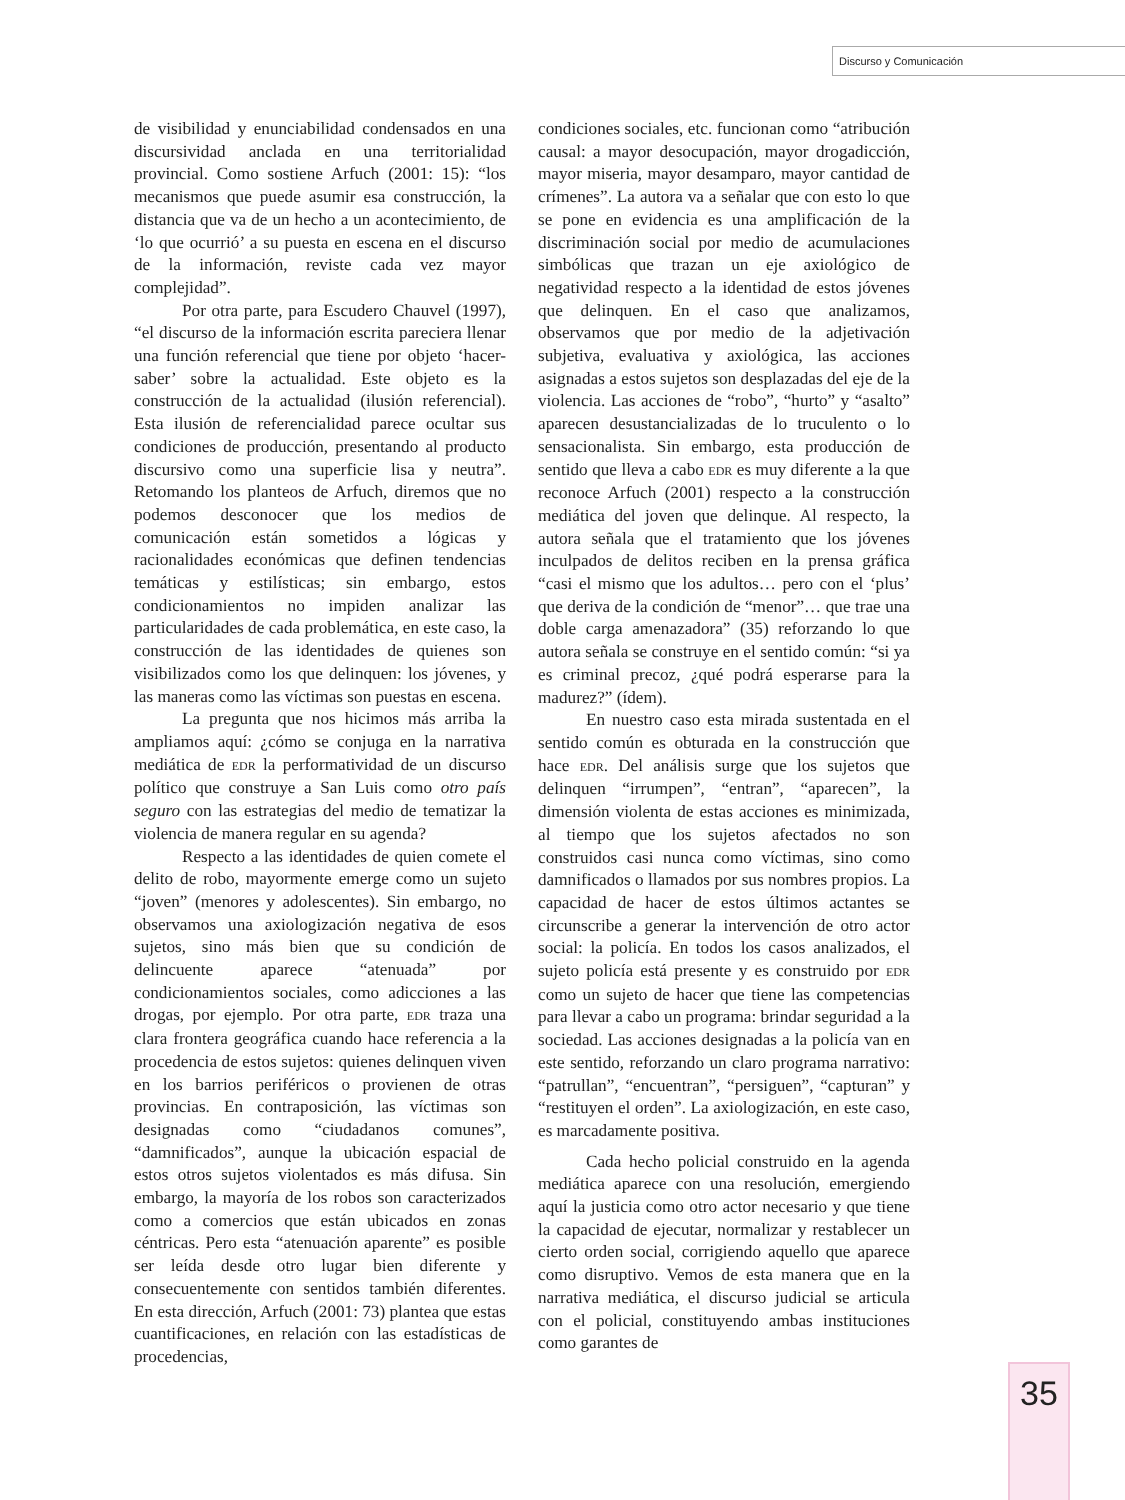Discurso y Comunicación
de visibilidad y enunciabilidad condensados en una discursividad anclada en una territorialidad provincial. Como sostiene Arfuch (2001: 15): “los mecanismos que puede asumir esa construcción, la distancia que va de un hecho a un acontecimiento, de ‘lo que ocurrió’ a su puesta en escena en el discurso de la información, reviste cada vez mayor complejidad”.
Por otra parte, para Escudero Chauvel (1997), “el discurso de la información escrita pareciera llenar una función referencial que tiene por objeto ‘hacer-saber’ sobre la actualidad. Este objeto es la construcción de la actualidad (ilusión referencial). Esta ilusión de referencialidad parece ocultar sus condiciones de producción, presentando al producto discursivo como una superficie lisa y neutra”. Retomando los planteos de Arfuch, diremos que no podemos desconocer que los medios de comunicación están sometidos a lógicas y racionalidades económicas que definen tendencias temáticas y estilísticas; sin embargo, estos condicionamientos no impiden analizar las particularidades de cada problemática, en este caso, la construcción de las identidades de quienes son visibilizados como los que delinquen: los jóvenes, y las maneras como las víctimas son puestas en escena.
La pregunta que nos hicimos más arriba la ampliamos aquí: ¿cómo se conjuga en la narrativa mediática de EDR la performatividad de un discurso político que construye a San Luis como otro país seguro con las estrategias del medio de tematizar la violencia de manera regular en su agenda?
Respecto a las identidades de quien comete el delito de robo, mayormente emerge como un sujeto “joven” (menores y adolescentes). Sin embargo, no observamos una axiologización negativa de esos sujetos, sino más bien que su condición de delincuente aparece “atenuada” por condicionamientos sociales, como adicciones a las drogas, por ejemplo. Por otra parte, EDR traza una clara frontera geográfica cuando hace referencia a la procedencia de estos sujetos: quienes delinquen viven en los barrios periféricos o provienen de otras provincias. En contraposición, las víctimas son designadas como “ciudadanos comunes”, “damnificados”, aunque la ubicación espacial de estos otros sujetos violentados es más difusa. Sin embargo, la mayoría de los robos son caracterizados como a comercios que están ubicados en zonas céntricas. Pero esta “atenuación aparente” es posible ser leída desde otro lugar bien diferente y consecuentemente con sentidos también diferentes. En esta dirección, Arfuch (2001: 73) plantea que estas cuantificaciones, en relación con las estadísticas de procedencias,
condiciones sociales, etc. funcionan como “atribución causal: a mayor desocupación, mayor drogadicción, mayor miseria, mayor desamparo, mayor cantidad de crímenes”. La autora va a señalar que con esto lo que se pone en evidencia es una amplificación de la discriminación social por medio de acumulaciones simbólicas que trazan un eje axiológico de negatividad respecto a la identidad de estos jóvenes que delinquen. En el caso que analizamos, observamos que por medio de la adjetivación subjetiva, evaluativa y axiológica, las acciones asignadas a estos sujetos son desplazadas del eje de la violencia. Las acciones de “robo”, “hurto” y “asalto” aparecen desustancializadas de lo truculento o lo sensacionalista. Sin embargo, esta producción de sentido que lleva a cabo EDR es muy diferente a la que reconoce Arfuch (2001) respecto a la construcción mediática del joven que delinque. Al respecto, la autora señala que el tratamiento que los jóvenes inculpados de delitos reciben en la prensa gráfica “casi el mismo que los adultos… pero con el ‘plus’ que deriva de la condición de “menor”… que trae una doble carga amenazadora” (35) reforzando lo que autora señala se construye en el sentido común: “si ya es criminal precoz, ¿qué podrá esperarse para la madurez?” (ídem).
En nuestro caso esta mirada sustentada en el sentido común es obturada en la construcción que hace EDR. Del análisis surge que los sujetos que delinquen “irrumpen”, “entran”, “aparecen”, la dimensión violenta de estas acciones es minimizada, al tiempo que los sujetos afectados no son construidos casi nunca como víctimas, sino como damnificados o llamados por sus nombres propios. La capacidad de hacer de estos últimos actantes se circunscribe a generar la intervención de otro actor social: la policía. En todos los casos analizados, el sujeto policía está presente y es construido por EDR como un sujeto de hacer que tiene las competencias para llevar a cabo un programa: brindar seguridad a la sociedad. Las acciones designadas a la policía van en este sentido, reforzando un claro programa narrativo: “patrullan”, “encuentran”, “persiguen”, “capturan” y “restituyen el orden”. La axiologización, en este caso, es marcadamente positiva.
Cada hecho policial construido en la agenda mediática aparece con una resolución, emergiendo aquí la justicia como otro actor necesario y que tiene la capacidad de ejecutar, normalizar y restablecer un cierto orden social, corrigiendo aquello que aparece como disruptivo. Vemos de esta manera que en la narrativa mediática, el discurso judicial se articula con el policial, constituyendo ambas instituciones como garantes de
35